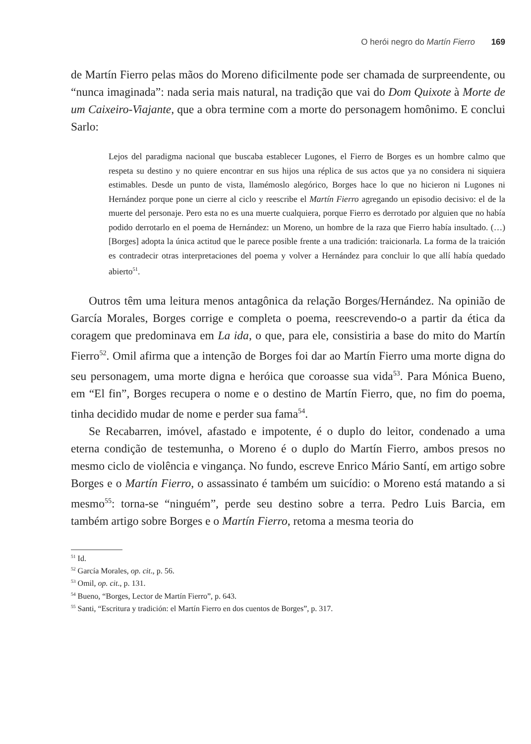O herói negro do Martín Fierro 169
de Martín Fierro pelas mãos do Moreno dificilmente pode ser chamada de surpreendente, ou “nunca imaginada”: nada seria mais natural, na tradição que vai do Dom Quixote à Morte de um Caixeiro-Viajante, que a obra termine com a morte do personagem homônimo. E conclui Sarlo:
Lejos del paradigma nacional que buscaba establecer Lugones, el Fierro de Borges es un hombre calmo que respeta su destino y no quiere encontrar en sus hijos una réplica de sus actos que ya no considera ni siquiera estimables. Desde un punto de vista, llamémoslo alegórico, Borges hace lo que no hicieron ni Lugones ni Hernández porque pone un cierre al ciclo y reescribe el Martín Fierro agregando un episodio decisivo: el de la muerte del personaje. Pero esta no es una muerte cualquiera, porque Fierro es derrotado por alguien que no había podido derrotarlo en el poema de Hernández: un Moreno, un hombre de la raza que Fierro había insultado. (…) [Borges] adopta la única actitud que le parece posible frente a una tradición: traicionarla. La forma de la traición es contradecir otras interpretaciones del poema y volver a Hernández para concluir lo que allí había quedado abierto<sup>51</sup>.
Outros têm uma leitura menos antagônica da relação Borges/Hernández. Na opinião de García Morales, Borges corrige e completa o poema, reescrevendo-o a partir da ética da coragem que predominava em La ida, o que, para ele, consistiria a base do mito do Martín Fierro<sup>52</sup>. Omil afirma que a intenção de Borges foi dar ao Martín Fierro uma morte digna do seu personagem, uma morte digna e heróica que coroasse sua vida<sup>53</sup>. Para Mónica Bueno, em “El fin”, Borges recupera o nome e o destino de Martín Fierro, que, no fim do poema, tinha decidido mudar de nome e perder sua fama<sup>54</sup>.
Se Recabarren, imóvel, afastado e impotente, é o duplo do leitor, condenado a uma eterna condição de testemunha, o Moreno é o duplo do Martín Fierro, ambos presos no mesmo ciclo de violência e vingança. No fundo, escreve Enrico Mário Santí, em artigo sobre Borges e o Martín Fierro, o assassinato é também um suicídio: o Moreno está matando a si mesmo<sup>55</sup>: torna-se “ninguém”, perde seu destino sobre a terra. Pedro Luis Barcia, em também artigo sobre Borges e o Martín Fierro, retoma a mesma teoria do
<sup>51</sup> Id.
<sup>52</sup> García Morales, op. cit., p. 56.
<sup>53</sup> Omil, op. cit., p. 131.
<sup>54</sup> Bueno, “Borges, Lector de Martín Fierro”, p. 643.
<sup>55</sup> Santi, “Escritura y tradición: el Martín Fierro en dos cuentos de Borges”, p. 317.